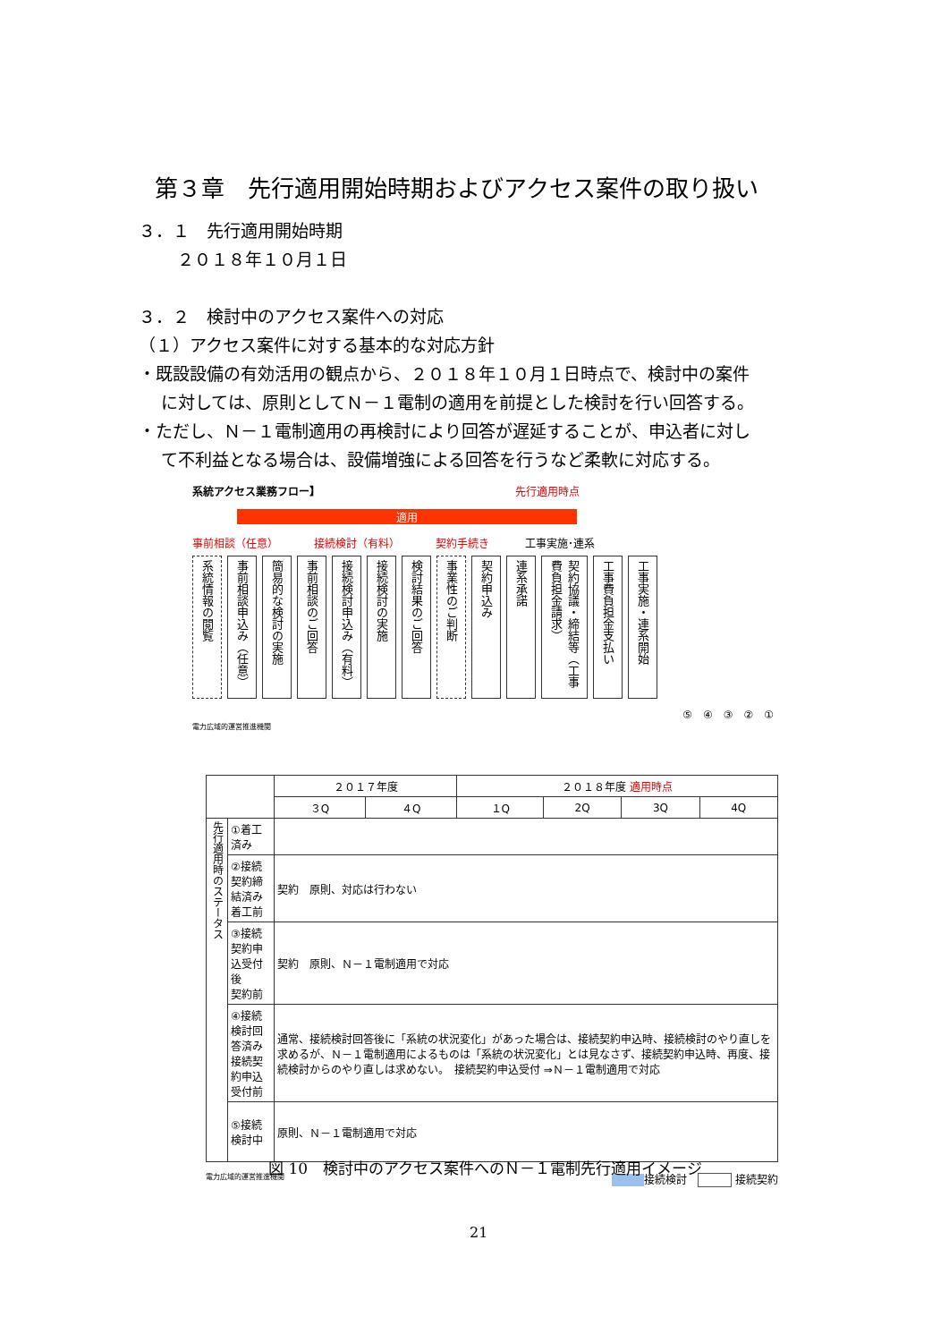第３章　先行適用開始時期およびアクセス案件の取り扱い
３．１　先行適用開始時期
２０１８年１０月１日
３．２　検討中のアクセス案件への対応
（１）アクセス案件に対する基本的な対応方針
・既設設備の有効活用の観点から、２０１８年１０月１日時点で、検討中の案件
に対しては、原則としてＮ－１電制の適用を前提とした検討を行い回答する。
・ただし、Ｎ－１電制適用の再検討により回答が遅延することが、申込者に対し
て不利益となる場合は、設備増強による回答を行うなど柔軟に対応する。
系統アクセス業務フロー】 先行適用時点
適用
事前相談（任意） 接続検討（有料） 契約手続き 工事実施･連系
系統情報の閲覧
事前相談申込み（任意）
簡易的な検討の実施
事前相談のご回答
接続検討申込み（有料）
接続検討の実施
検討結果のご回答
事業性のご判断
契約申込み
連系承諾
契約協議・締結等（工事費負担金請求）
工事費負担金支払い
工事実施・連系開始
⑤　④　③　②　①
電力広域的運営推進機関
| | | ２０１７年度 | | ２０１８年度 適用時点 | | | |
| --- | --- | --- | --- | --- | --- | --- | --- |
| | | ３Q | ４Q | １Q | 2Q | 3Q | 4Q |
| 先行適用時のステータス | ①着工済み | | | | | | |
| | ②接続契約締結済み 着工前 | 契約 原則、対応は行わない | | | | | |
| | ③接続契約申込受付後 契約前 | 契約 原則、Ｎ－１電制適用で対応 | | | | | |
| | ④接続検討回答済み 接続契約申込受付前 | 通常、接続検討回答後に「系統の状況変化」があった場合は、接続契約申込時、接続検討のやり直しを求めるが、Ｎ－１電制適用によるものは「系統の状況変化」とは見なさず、接続契約申込時、再度、接続検討からのやり直しは求めない。 接続契約申込受付 ⇒Ｎ－１電制適用で対応 | | | | | |
| | ⑤接続検討中 | 原則、Ｎ－１電制適用で対応 | | | | | |
電力広域的運営推進機関 接続検討　 接続契約
図 10　検討中のアクセス案件へのＮ－１電制先行適用イメージ
21